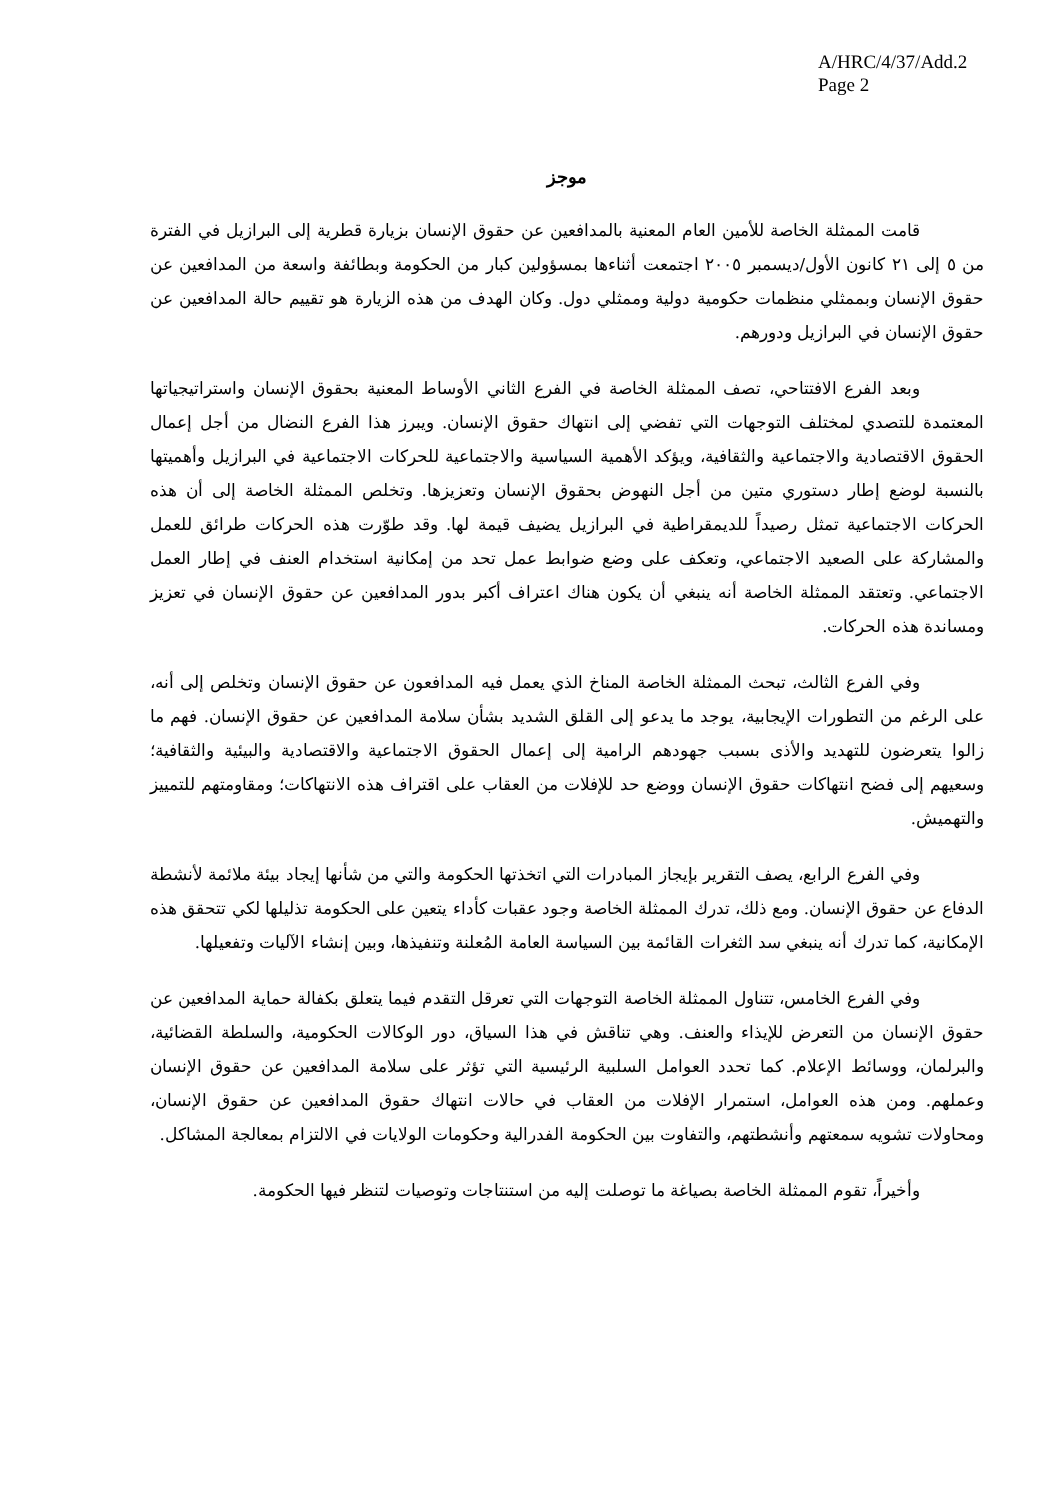A/HRC/4/37/Add.2
Page 2
موجز
قامت الممثلة الخاصة للأمين العام المعنية بالمدافعين عن حقوق الإنسان بزيارة قطرية إلى البرازيل في الفترة من ٥ إلى ٢١ كانون الأول/ديسمبر ٢٠٠٥ اجتمعت أثناءها بمسؤولين كبار من الحكومة وبطائفة واسعة من المدافعين عن حقوق الإنسان وبممثلي منظمات حكومية دولية وممثلي دول. وكان الهدف من هذه الزيارة هو تقييم حالة المدافعين عن حقوق الإنسان في البرازيل ودورهم.
وبعد الفرع الافتتاحي، تصف الممثلة الخاصة في الفرع الثاني الأوساط المعنية بحقوق الإنسان واستراتيجياتها المعتمدة للتصدي لمختلف التوجهات التي تفضي إلى انتهاك حقوق الإنسان. ويبرز هذا الفرع النضال من أجل إعمال الحقوق الاقتصادية والاجتماعية والثقافية، ويؤكد الأهمية السياسية والاجتماعية للحركات الاجتماعية في البرازيل وأهميتها بالنسبة لوضع إطار دستوري متين من أجل النهوض بحقوق الإنسان وتعزيزها. وتخلص الممثلة الخاصة إلى أن هذه الحركات الاجتماعية تمثل رصيداً للديمقراطية في البرازيل يضيف قيمة لها. وقد طوّرت هذه الحركات طرائق للعمل والمشاركة على الصعيد الاجتماعي، وتعكف على وضع ضوابط عمل تحد من إمكانية استخدام العنف في إطار العمل الاجتماعي. وتعتقد الممثلة الخاصة أنه ينبغي أن يكون هناك اعتراف أكبر بدور المدافعين عن حقوق الإنسان في تعزيز ومساندة هذه الحركات.
وفي الفرع الثالث، تبحث الممثلة الخاصة المناخ الذي يعمل فيه المدافعون عن حقوق الإنسان وتخلص إلى أنه، على الرغم من التطورات الإيجابية، يوجد ما يدعو إلى القلق الشديد بشأن سلامة المدافعين عن حقوق الإنسان. فهم ما زالوا يتعرضون للتهديد والأذى بسبب جهودهم الرامية إلى إعمال الحقوق الاجتماعية والاقتصادية والبيئية والثقافية؛ وسعيهم إلى فضح انتهاكات حقوق الإنسان ووضع حد للإفلات من العقاب على اقتراف هذه الانتهاكات؛ ومقاومتهم للتمييز والتهميش.
وفي الفرع الرابع، يصف التقرير بإيجاز المبادرات التي اتخذتها الحكومة والتي من شأنها إيجاد بيئة ملائمة لأنشطة الدفاع عن حقوق الإنسان. ومع ذلك، تدرك الممثلة الخاصة وجود عقبات كأداء يتعين على الحكومة تذليلها لكي تتحقق هذه الإمكانية، كما تدرك أنه ينبغي سد الثغرات القائمة بين السياسة العامة المُعلنة وتنفيذها، وبين إنشاء الآليات وتفعيلها.
وفي الفرع الخامس، تتناول الممثلة الخاصة التوجهات التي تعرقل التقدم فيما يتعلق بكفالة حماية المدافعين عن حقوق الإنسان من التعرض للإيذاء والعنف. وهي تناقش في هذا السياق، دور الوكالات الحكومية، والسلطة القضائية، والبرلمان، ووسائط الإعلام. كما تحدد العوامل السلبية الرئيسية التي تؤثر على سلامة المدافعين عن حقوق الإنسان وعملهم. ومن هذه العوامل، استمرار الإفلات من العقاب في حالات انتهاك حقوق المدافعين عن حقوق الإنسان، ومحاولات تشويه سمعتهم وأنشطتهم، والتفاوت بين الحكومة الفدرالية وحكومات الولايات في الالتزام بمعالجة المشاكل.
وأخيراً، تقوم الممثلة الخاصة بصياغة ما توصلت إليه من استنتاجات وتوصيات لتنظر فيها الحكومة.